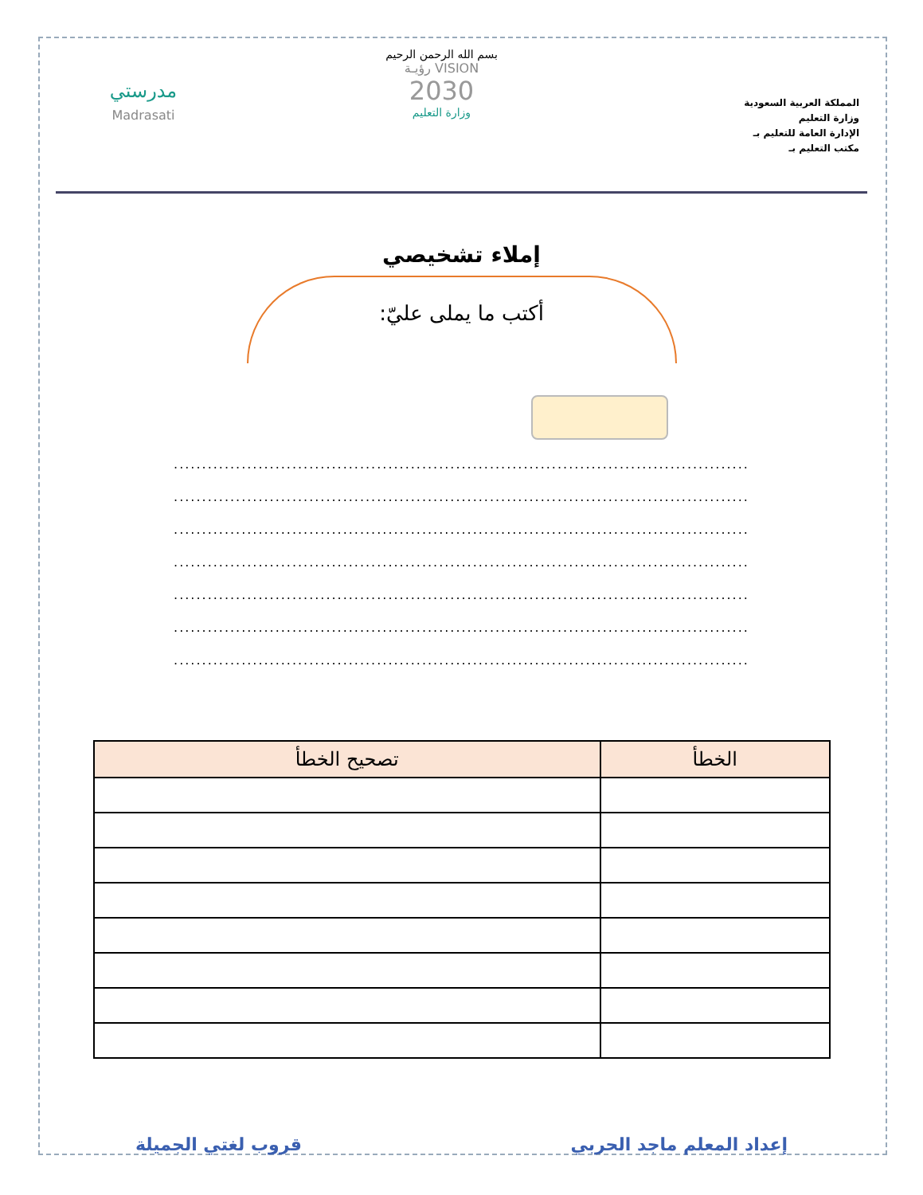المملكة العربية السعودية
وزارة التعليم
الإدارة العامة للتعليم بـ
مكتب التعليم بـ
بسم الله الرحمن الرحيم
VISION رؤيـة
2030
وزارة التعليم
مدرستي
Madrasati
إملاء تشخيصي
أكتب ما يملى عليّ:
......................................................................................................
......................................................................................................
......................................................................................................
......................................................................................................
......................................................................................................
......................................................................................................
......................................................................................................
| الخطأ | تصحيح الخطأ |
| --- | --- |
إعداد المعلم ماجد الحربي قروب لغتي الجميلة